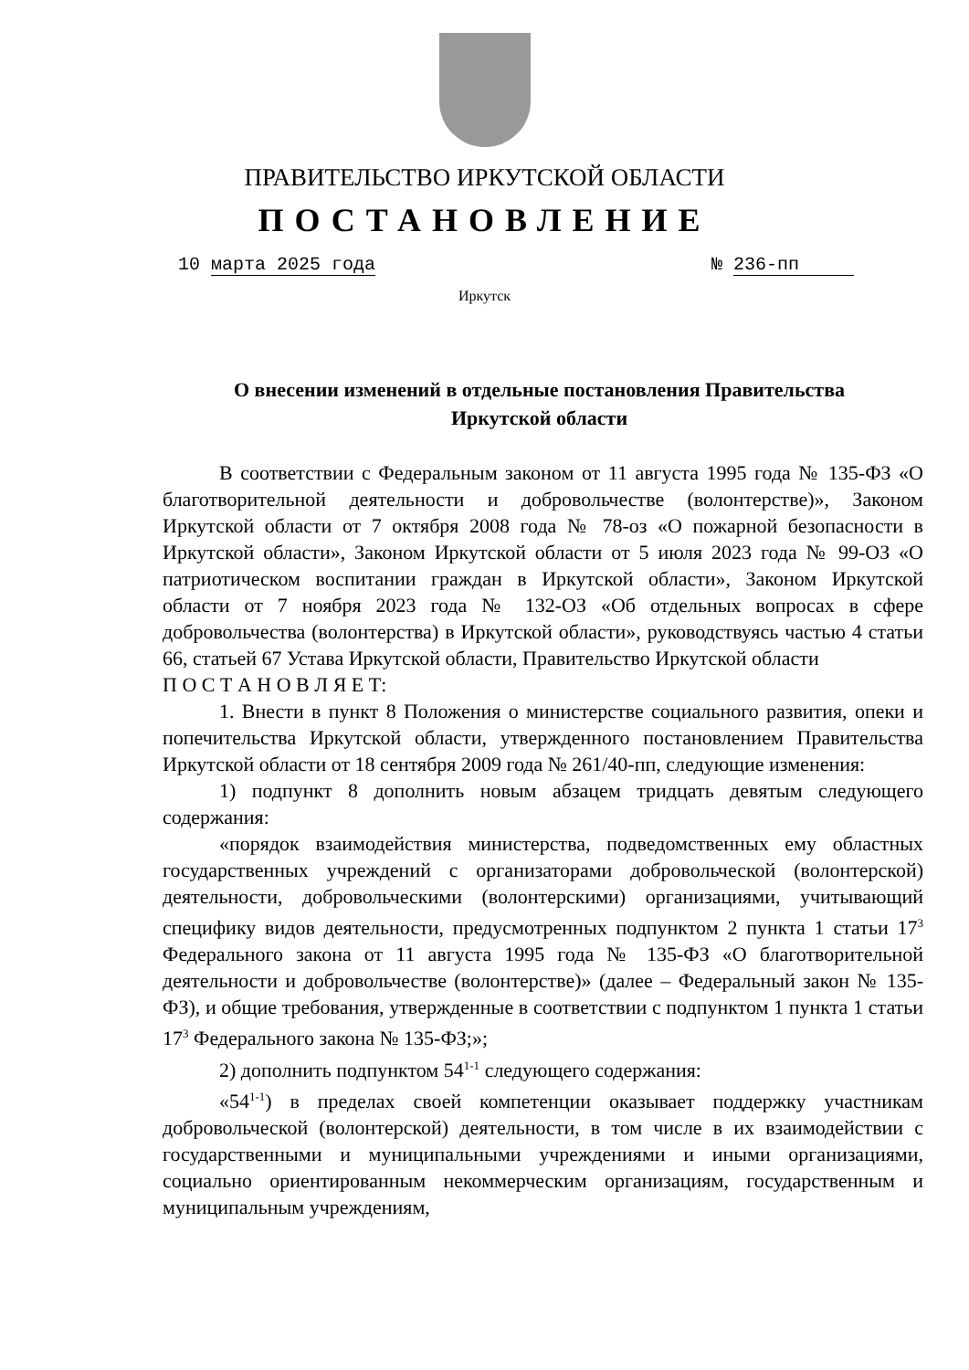ПРАВИТЕЛЬСТВО ИРКУТСКОЙ ОБЛАСТИ
ПОСТАНОВЛЕНИЕ
10 марта 2025 года № 236-пп
Иркутск
О внесении изменений в отдельные постановления Правительства Иркутской области
В соответствии с Федеральным законом от 11 августа 1995 года № 135-ФЗ «О благотворительной деятельности и добровольчестве (волонтерстве)», Законом Иркутской области от 7 октября 2008 года № 78-оз «О пожарной безопасности в Иркутской области», Законом Иркутской области от 5 июля 2023 года № 99-ОЗ «О патриотическом воспитании граждан в Иркутской области», Законом Иркутской области от 7 ноября 2023 года № 132-ОЗ «Об отдельных вопросах в сфере добровольчества (волонтерства) в Иркутской области», руководствуясь частью 4 статьи 66, статьей 67 Устава Иркутской области, Правительство Иркутской области
П О С Т А Н О В Л Я Е Т:
1. Внести в пункт 8 Положения о министерстве социального развития, опеки и попечительства Иркутской области, утвержденного постановлением Правительства Иркутской области от 18 сентября 2009 года № 261/40-пп, следующие изменения:
1) подпункт 8 дополнить новым абзацем тридцать девятым следующего содержания:
«порядок взаимодействия министерства, подведомственных ему областных государственных учреждений с организаторами добровольческой (волонтерской) деятельности, добровольческими (волонтерскими) организациями, учитывающий специфику видов деятельности, предусмотренных подпунктом 2 пункта 1 статьи 17<sup>3</sup> Федерального закона от 11 августа 1995 года № 135-ФЗ «О благотворительной деятельности и добровольчестве (волонтерстве)» (далее – Федеральный закон № 135-ФЗ), и общие требования, утвержденные в соответствии с подпунктом 1 пункта 1 статьи 17<sup>3</sup> Федерального закона № 135-ФЗ;»;
2) дополнить подпунктом 54<sup>1-1</sup> следующего содержания:
«54<sup>1-1</sup>) в пределах своей компетенции оказывает поддержку участникам добровольческой (волонтерской) деятельности, в том числе в их взаимодействии с государственными и муниципальными учреждениями и иными организациями, социально ориентированным некоммерческим организациям, государственным и муниципальным учреждениям,